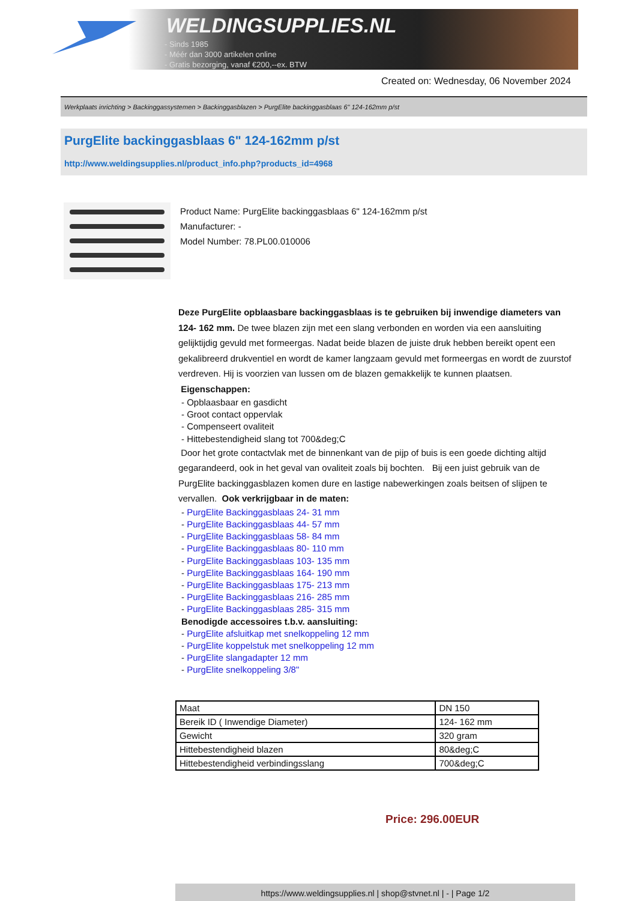WELDINGSUPPLIES.NL
- Sinds 1985
- Méér dan 3000 artikelen online
- Gratis bezorging, vanaf €200,--ex. BTW
Created on: Wednesday, 06 November 2024
Werkplaats inrichting > Backinggassystemen > Backinggasblazen > PurgElite backinggasblaas 6" 124-162mm p/st
PurgElite backinggasblaas 6" 124-162mm p/st
http://www.weldingsupplies.nl/product_info.php?products_id=4968
Product Name: PurgElite backinggasblaas 6" 124-162mm p/st
Manufacturer: -
Model Number: 78.PL00.010006
Deze PurgElite opblaasbare backinggasblaas is te gebruiken bij inwendige diameters van 124- 162 mm. De twee blazen zijn met een slang verbonden en worden via een aansluiting gelijktijdig gevuld met formeergas. Nadat beide blazen de juiste druk hebben bereikt opent een gekalibreerd drukventiel en wordt de kamer langzaam gevuld met formeergas en wordt de zuurstof verdreven. Hij is voorzien van lussen om de blazen gemakkelijk te kunnen plaatsen. Eigenschappen:
- Opblaasbaar en gasdicht
- Groot contact oppervlak
- Compenseert ovaliteit
- Hittebestendigheid slang tot 700&deg;C
Door het grote contactvlak met de binnenkant van de pijp of buis is een goede dichting altijd gegarandeerd, ook in het geval van ovaliteit zoals bij bochten. Bij een juist gebruik van de PurgElite backinggasblazen komen dure en lastige nabewerkingen zoals beitsen of slijpen te vervallen. Ook verkrijgbaar in de maten:
- PurgElite Backinggasblaas 24- 31 mm
- PurgElite Backinggasblaas 44- 57 mm
- PurgElite Backinggasblaas 58- 84 mm
- PurgElite Backinggasblaas 80- 110 mm
- PurgElite Backinggasblaas 103- 135 mm
- PurgElite Backinggasblaas 164- 190 mm
- PurgElite Backinggasblaas 175- 213 mm
- PurgElite Backinggasblaas 216- 285 mm
- PurgElite Backinggasblaas 285- 315 mm
Benodigde accessoires t.b.v. aansluiting:
- PurgElite afsluitkap met snelkoppeling 12 mm
- PurgElite koppelstuk met snelkoppeling 12 mm
- PurgElite slangadapter 12 mm
- PurgElite snelkoppeling 3/8"
| Maat | DN 150 |
| Bereik ID ( Inwendige Diameter) | 124- 162 mm |
| Gewicht | 320 gram |
| Hittebestendigheid blazen | 80&deg;C |
| Hittebestendigheid verbindingsslang | 700&deg;C |
Price: 296.00EUR
https://www.weldingsupplies.nl | shop@stvnet.nl | - | Page 1/2